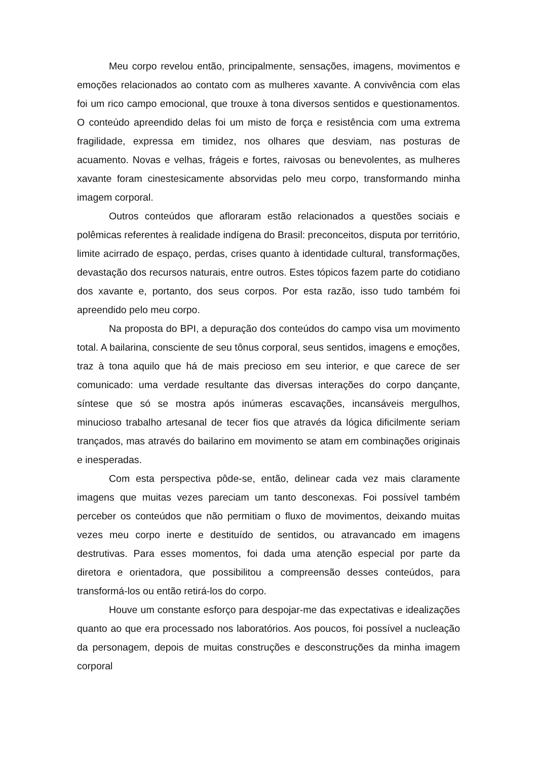Meu corpo revelou então, principalmente, sensações, imagens, movimentos e emoções relacionados ao contato com as mulheres xavante. A convivência com elas foi um rico campo emocional, que trouxe à tona diversos sentidos e questionamentos. O conteúdo apreendido delas foi um misto de força e resistência com uma extrema fragilidade, expressa em timidez, nos olhares que desviam, nas posturas de acuamento. Novas e velhas, frágeis e fortes, raivosas ou benevolentes, as mulheres xavante foram cinestesicamente absorvidas pelo meu corpo, transformando minha imagem corporal.
Outros conteúdos que afloraram estão relacionados a questões sociais e polêmicas referentes à realidade indígena do Brasil: preconceitos, disputa por território, limite acirrado de espaço, perdas, crises quanto à identidade cultural, transformações, devastação dos recursos naturais, entre outros. Estes tópicos fazem parte do cotidiano dos xavante e, portanto, dos seus corpos. Por esta razão, isso tudo também foi apreendido pelo meu corpo.
Na proposta do BPI, a depuração dos conteúdos do campo visa um movimento total. A bailarina, consciente de seu tônus corporal, seus sentidos, imagens e emoções, traz à tona aquilo que há de mais precioso em seu interior, e que carece de ser comunicado: uma verdade resultante das diversas interações do corpo dançante, síntese que só se mostra após inúmeras escavações, incansáveis mergulhos, minucioso trabalho artesanal de tecer fios que através da lógica dificilmente seriam trançados, mas através do bailarino em movimento se atam em combinações originais e inesperadas.
Com esta perspectiva pôde-se, então, delinear cada vez mais claramente imagens que muitas vezes pareciam um tanto desconexas. Foi possível também perceber os conteúdos que não permitiam o fluxo de movimentos, deixando muitas vezes meu corpo inerte e destituído de sentidos, ou atravancado em imagens destrutivas. Para esses momentos, foi dada uma atenção especial por parte da diretora e orientadora, que possibilitou a compreensão desses conteúdos, para transformá-los ou então retirá-los do corpo.
Houve um constante esforço para despojar-me das expectativas e idealizações quanto ao que era processado nos laboratórios. Aos poucos, foi possível a nucleação da personagem, depois de muitas construções e desconstruções da minha imagem corporal